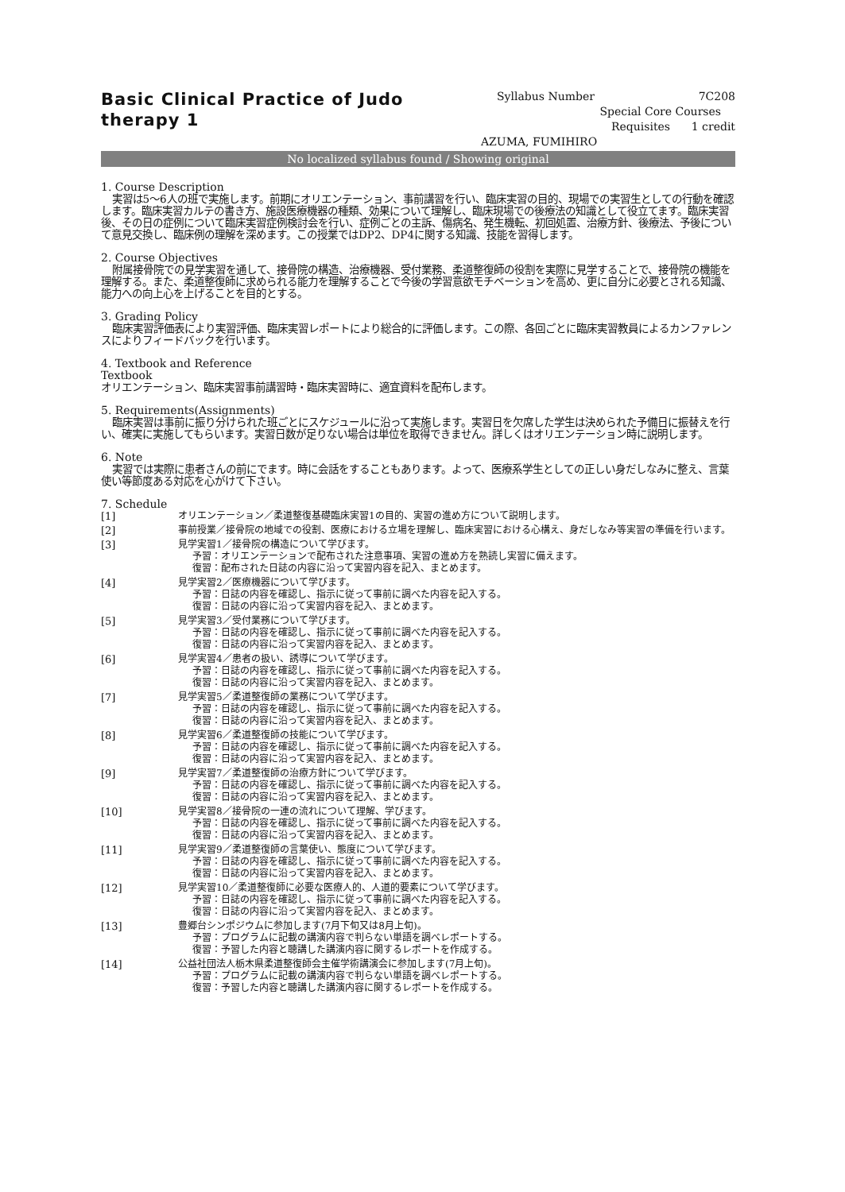Basic Clinical Practice of Judo therapy 1
Syllabus Number 7C208
Special Core Courses
Requisites 1 credit
AZUMA, FUMIHIRO
No localized syllabus found / Showing original
1. Course Description
実習は5～6人の班で実施します。前期にオリエンテーション、事前講習を行い、臨床実習の目的、現場での実習生としての行動を確認します。臨床実習カルテの書き方、施設医療機器の種類、効果について理解し、臨床現場での後療法の知識として役立てます。臨床実習後、その日の症例について臨床実習症例検討会を行い、症例ごとの主訴、傷病名、発生機転、初回処置、治療方針、後療法、予後について意見交換し、臨床例の理解を深めます。この授業ではDP2、DP4に関する知識、技能を習得します。
2. Course Objectives
附属接骨院での見学実習を通して、接骨院の構造、治療機器、受付業務、柔道整復師の役割を実際に見学することで、接骨院の機能を理解する。また、柔道整復師に求められる能力を理解することで今後の学習意欲モチベーションを高め、更に自分に必要とされる知識、能力への向上心を上げることを目的とする。
3. Grading Policy
臨床実習評価表により実習評価、臨床実習レポートにより総合的に評価します。この際、各回ごとに臨床実習教員によるカンファレンスによりフィードバックを行います。
4. Textbook and Reference
Textbook
オリエンテーション、臨床実習事前講習時・臨床実習時に、適宜資料を配布します。
5. Requirements(Assignments)
臨床実習は事前に振り分けられた班ごとにスケジュールに沿って実施します。実習日を欠席した学生は決められた予備日に振替えを行い、確実に実施してもらいます。実習日数が足りない場合は単位を取得できません。詳しくはオリエンテーション時に説明します。
6. Note
実習では実際に患者さんの前にでます。時に会話をすることもあります。よって、医療系学生としての正しい身だしなみに整え、言葉使い等節度ある対応を心がけて下さい。
7. Schedule
| [1] | オリエンテーション／柔道整復基礎臨床実習1の目的、実習の進め方について説明します。 |
| [2] | 事前授業／接骨院の地域での役割、医療における立場を理解し、臨床実習における心構え、身だしなみ等実習の準備を行います。 |
| [3] | 見学実習1／接骨院の構造について学びます。 予習：オリエンテーションで配布された注意事項、実習の進め方を熟読し実習に備えます。 復習：配布された日誌の内容に沿って実習内容を記入、まとめます。 |
| [4] | 見学実習2／医療機器について学びます。 予習：日誌の内容を確認し、指示に従って事前に調べた内容を記入する。 復習：日誌の内容に沿って実習内容を記入、まとめます。 |
| [5] | 見学実習3／受付業務について学びます。 予習：日誌の内容を確認し、指示に従って事前に調べた内容を記入する。 復習：日誌の内容に沿って実習内容を記入、まとめます。 |
| [6] | 見学実習4／患者の扱い、誘導について学びます。 予習：日誌の内容を確認し、指示に従って事前に調べた内容を記入する。 復習：日誌の内容に沿って実習内容を記入、まとめます。 |
| [7] | 見学実習5／柔道整復師の業務について学びます。 予習：日誌の内容を確認し、指示に従って事前に調べた内容を記入する。 復習：日誌の内容に沿って実習内容を記入、まとめます。 |
| [8] | 見学実習6／柔道整復師の技能について学びます。 予習：日誌の内容を確認し、指示に従って事前に調べた内容を記入する。 復習：日誌の内容に沿って実習内容を記入、まとめます。 |
| [9] | 見学実習7／柔道整復師の治療方針について学びます。 予習：日誌の内容を確認し、指示に従って事前に調べた内容を記入する。 復習：日誌の内容に沿って実習内容を記入、まとめます。 |
| [10] | 見学実習8／接骨院の一連の流れについて理解、学びます。 予習：日誌の内容を確認し、指示に従って事前に調べた内容を記入する。 復習：日誌の内容に沿って実習内容を記入、まとめます。 |
| [11] | 見学実習9／柔道整復師の言葉使い、態度について学びます。 予習：日誌の内容を確認し、指示に従って事前に調べた内容を記入する。 復習：日誌の内容に沿って実習内容を記入、まとめます。 |
| [12] | 見学実習10／柔道整復師に必要な医療人的、人道的要素について学びます。 予習：日誌の内容を確認し、指示に従って事前に調べた内容を記入する。 復習：日誌の内容に沿って実習内容を記入、まとめます。 |
| [13] | 豊郷台シンポジウムに参加します(7月下旬又は8月上旬)。 予習：プログラムに記載の講演内容で判らない単語を調べレポートする。 復習：予習した内容と聴講した講演内容に関するレポートを作成する。 |
| [14] | 公益社団法人栃木県柔道整復師会主催学術講演会に参加します(7月上旬)。 予習：プログラムに記載の講演内容で判らない単語を調べレポートする。 復習：予習した内容と聴講した講演内容に関するレポートを作成する。 |